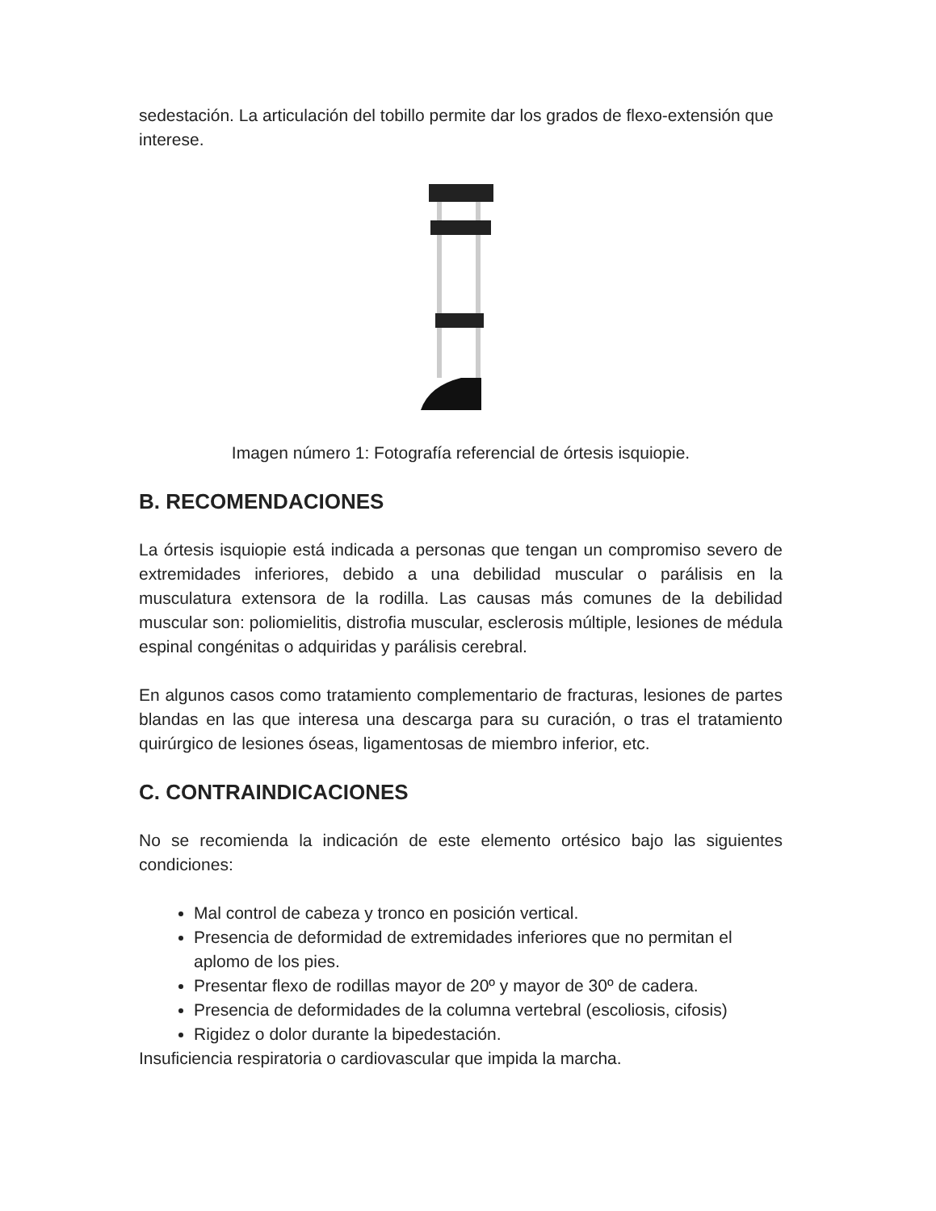sedestación. La articulación del tobillo permite dar los grados de flexo-extensión que interese.
Imagen número 1: Fotografía referencial de órtesis isquiopie.
B. RECOMENDACIONES
La órtesis isquiopie está indicada a personas que tengan un compromiso severo de extremidades inferiores, debido a una debilidad muscular o parálisis en la musculatura extensora de la rodilla. Las causas más comunes de la debilidad muscular son: poliomielitis, distrofia muscular, esclerosis múltiple, lesiones de médula espinal congénitas o adquiridas y parálisis cerebral.
En algunos casos como tratamiento complementario de fracturas, lesiones de partes blandas en las que interesa una descarga para su curación, o tras el tratamiento quirúrgico de lesiones óseas, ligamentosas de miembro inferior, etc.
C. CONTRAINDICACIONES
No se recomienda la indicación de este elemento ortésico bajo las siguientes condiciones:
Mal control de cabeza y tronco en posición vertical.
Presencia de deformidad de extremidades inferiores que no permitan el aplomo de los pies.
Presentar flexo de rodillas mayor de 20º y mayor de 30º de cadera.
Presencia de deformidades de la columna vertebral (escoliosis, cifosis)
Rigidez o dolor durante la bipedestación.
Insuficiencia respiratoria o cardiovascular que impida la marcha.